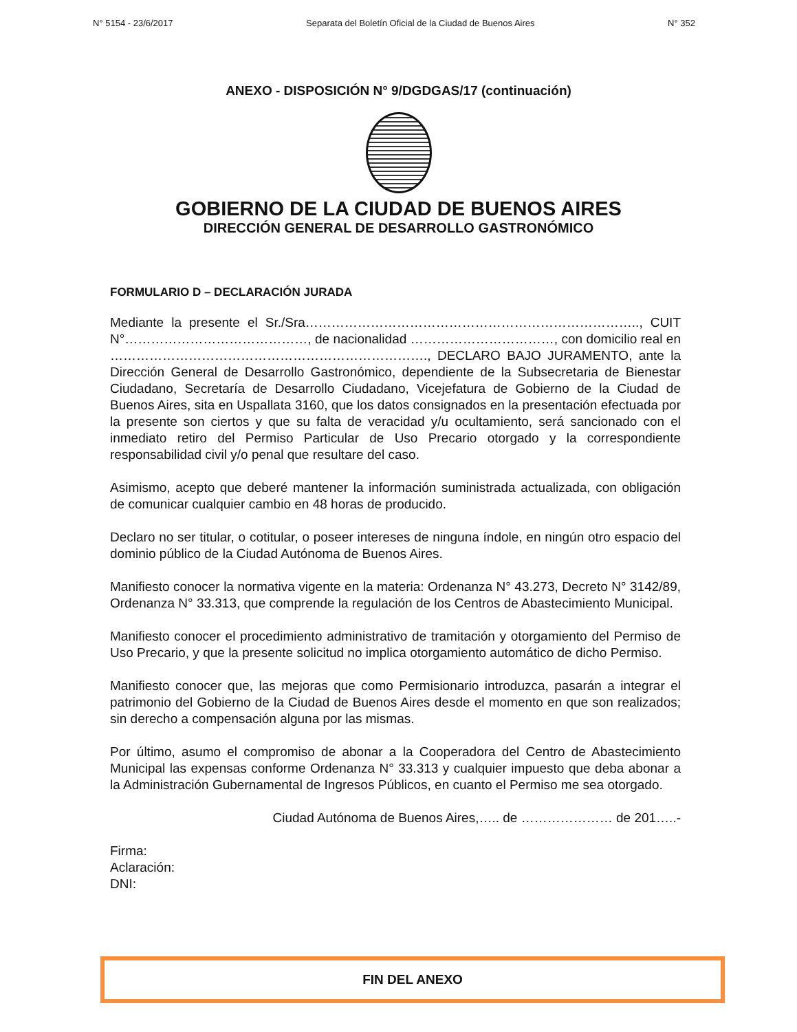N° 5154 - 23/6/2017 Separata del Boletín Oficial de la Ciudad de Buenos Aires N° 352
ANEXO - DISPOSICIÓN N° 9/DGDGAS/17 (continuación)
GOBIERNO DE LA CIUDAD DE BUENOS AIRES
DIRECCIÓN GENERAL DE DESARROLLO GASTRONÓMICO
FORMULARIO D – DECLARACIÓN JURADA
Mediante la presente el Sr./Sra………………………………………………………………….., CUIT N°……………………………………, de nacionalidad ……………………………, con domicilio real en ………………………………………………………………., DECLARO BAJO JURAMENTO, ante la Dirección General de Desarrollo Gastronómico, dependiente de la Subsecretaria de Bienestar Ciudadano, Secretaría de Desarrollo Ciudadano, Vicejefatura de Gobierno de la Ciudad de Buenos Aires, sita en Uspallata 3160, que los datos consignados en la presentación efectuada por la presente son ciertos y que su falta de veracidad y/u ocultamiento, será sancionado con el inmediato retiro del Permiso Particular de Uso Precario otorgado y la correspondiente responsabilidad civil y/o penal que resultare del caso.
Asimismo, acepto que deberé mantener la información suministrada actualizada, con obligación de comunicar cualquier cambio en 48 horas de producido.
Declaro no ser titular, o cotitular, o poseer intereses de ninguna índole, en ningún otro espacio del dominio público de la Ciudad Autónoma de Buenos Aires.
Manifiesto conocer la normativa vigente en la materia: Ordenanza N° 43.273, Decreto N° 3142/89, Ordenanza N° 33.313, que comprende la regulación de los Centros de Abastecimiento Municipal.
Manifiesto conocer el procedimiento administrativo de tramitación y otorgamiento del Permiso de Uso Precario, y que la presente solicitud no implica otorgamiento automático de dicho Permiso.
Manifiesto conocer que, las mejoras que como Permisionario introduzca, pasarán a integrar el patrimonio del Gobierno de la Ciudad de Buenos Aires desde el momento en que son realizados; sin derecho a compensación alguna por las mismas.
Por último, asumo el compromiso de abonar a la Cooperadora del Centro de Abastecimiento Municipal las expensas conforme Ordenanza N° 33.313 y cualquier impuesto que deba abonar a la Administración Gubernamental de Ingresos Públicos, en cuanto el Permiso me sea otorgado.
Ciudad Autónoma de Buenos Aires,….. de ………………… de 201…..-
Firma:
Aclaración:
DNI:
FIN DEL ANEXO